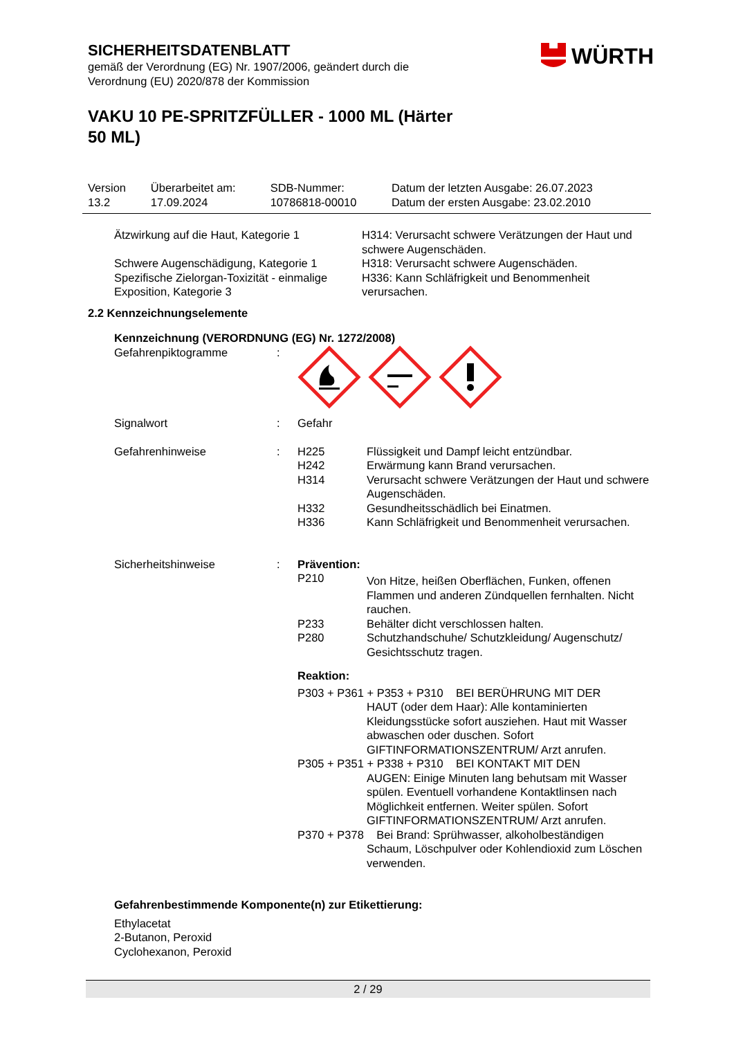WÜRTH
SICHERHEITSDATENBLATT
gemäß der Verordnung (EG) Nr. 1907/2006, geändert durch die
Verordnung (EU) 2020/878 der Kommission
VAKU 10 PE-SPRITZFÜLLER - 1000 ML (Härter 50 ML)
| Version 13.2 | Überarbeitet am: 17.09.2024 | SDB-Nummer: 10786818-00010 | Datum der letzten Ausgabe: 26.07.2023 Datum der ersten Ausgabe: 23.02.2010 |
| Ätzwirkung auf die Haut, Kategorie 1 | H314: Verursacht schwere Verätzungen der Haut und schwere Augenschäden. |
| Schwere Augenschädigung, Kategorie 1 | H318: Verursacht schwere Augenschäden. |
| Spezifische Zielorgan-Toxizität - einmalige Exposition, Kategorie 3 | H336: Kann Schläfrigkeit und Benommenheit verursachen. |
2.2 Kennzeichnungselemente
Kennzeichnung (VERORDNUNG (EG) Nr. 1272/2008)
| Gefahrenpiktogramme | : | | |
| Signalwort | : | Gefahr | |
| Gefahrenhinweise | : | H225 H242 H314 H332 H336 | Flüssigkeit und Dampf leicht entzündbar. Erwärmung kann Brand verursachen. Verursacht schwere Verätzungen der Haut und schwere Augenschäden. Gesundheitsschädlich bei Einatmen. Kann Schläfrigkeit und Benommenheit verursachen. |
| Sicherheitshinweise | : | Prävention: | |
| | | P210 | Von Hitze, heißen Oberflächen, Funken, offenen Flammen und anderen Zündquellen fernhalten. Nicht rauchen. |
| | | P233 | Behälter dicht verschlossen halten. |
| | | P280 | Schutzhandschuhe/ Schutzkleidung/ Augenschutz/ Gesichtsschutz tragen. |
| | | Reaktion: | |
| | | P303 + P361 + P353 + P310 BEI BERÜHRUNG MIT DER HAUT (oder dem Haar): Alle kontaminierten Kleidungsstücke sofort ausziehen. Haut mit Wasser abwaschen oder duschen. Sofort GIFTINFORMATIONSZENTRUM/ Arzt anrufen. | |
| | | P305 + P351 + P338 + P310 BEI KONTAKT MIT DEN AUGEN: Einige Minuten lang behutsam mit Wasser spülen. Eventuell vorhandene Kontaktlinsen nach Möglichkeit entfernen. Weiter spülen. Sofort GIFTINFORMATIONSZENTRUM/ Arzt anrufen. | |
| | | P370 + P378 Bei Brand: Sprühwasser, alkoholbeständigen Schaum, Löschpulver oder Kohlendioxid zum Löschen verwenden. | |
Gefahrenbestimmende Komponente(n) zur Etikettierung:
Ethylacetat
2-Butanon, Peroxid
Cyclohexanon, Peroxid
2 / 29